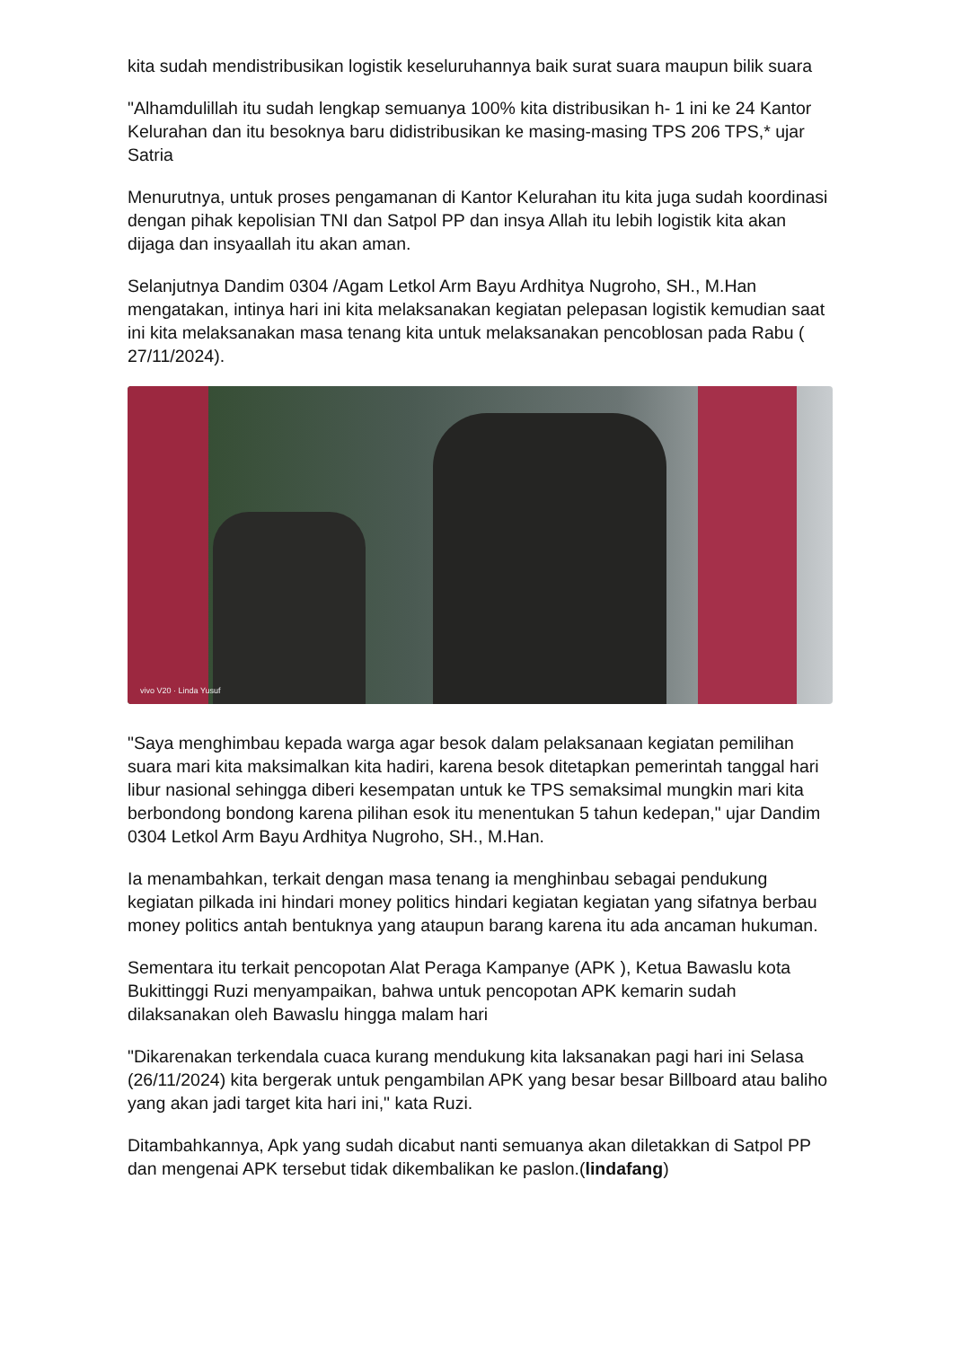kita sudah mendistribusikan logistik keseluruhannya baik surat suara maupun bilik suara
"Alhamdulillah itu sudah lengkap semuanya 100% kita distribusikan h- 1 ini ke 24 Kantor Kelurahan dan itu besoknya baru didistribusikan ke masing-masing TPS 206 TPS,* ujar Satria
Menurutnya, untuk proses pengamanan di Kantor Kelurahan itu kita juga sudah koordinasi dengan pihak kepolisian TNI dan Satpol PP dan insya Allah itu lebih logistik kita akan dijaga dan insyaallah itu akan aman.
Selanjutnya Dandim 0304 /Agam Letkol Arm Bayu Ardhitya Nugroho, SH., M.Han mengatakan, intinya hari ini kita melaksanakan kegiatan pelepasan logistik kemudian saat ini kita melaksanakan masa tenang kita untuk melaksanakan pencoblosan pada Rabu ( 27/11/2024).
vivo V20 · Linda Yusuf
"Saya menghimbau kepada warga agar besok dalam pelaksanaan kegiatan pemilihan suara mari kita maksimalkan kita hadiri, karena besok ditetapkan pemerintah tanggal hari libur nasional sehingga diberi kesempatan untuk ke TPS semaksimal mungkin mari kita berbondong bondong karena pilihan esok itu menentukan 5 tahun kedepan," ujar Dandim 0304 Letkol Arm Bayu Ardhitya Nugroho, SH., M.Han.
Ia menambahkan, terkait dengan masa tenang ia menghinbau sebagai pendukung kegiatan pilkada ini hindari money politics hindari kegiatan kegiatan yang sifatnya berbau money politics antah bentuknya yang ataupun barang karena itu ada ancaman hukuman.
Sementara itu terkait pencopotan Alat Peraga Kampanye (APK ), Ketua Bawaslu kota Bukittinggi Ruzi menyampaikan, bahwa untuk pencopotan APK kemarin sudah dilaksanakan oleh Bawaslu hingga malam hari
"Dikarenakan terkendala cuaca kurang mendukung kita laksanakan pagi hari ini Selasa (26/11/2024) kita bergerak untuk pengambilan APK yang besar besar Billboard atau baliho yang akan jadi target kita hari ini," kata Ruzi.
Ditambahkannya, Apk yang sudah dicabut nanti semuanya akan diletakkan di Satpol PP dan mengenai APK tersebut tidak dikembalikan ke paslon.(lindafang)